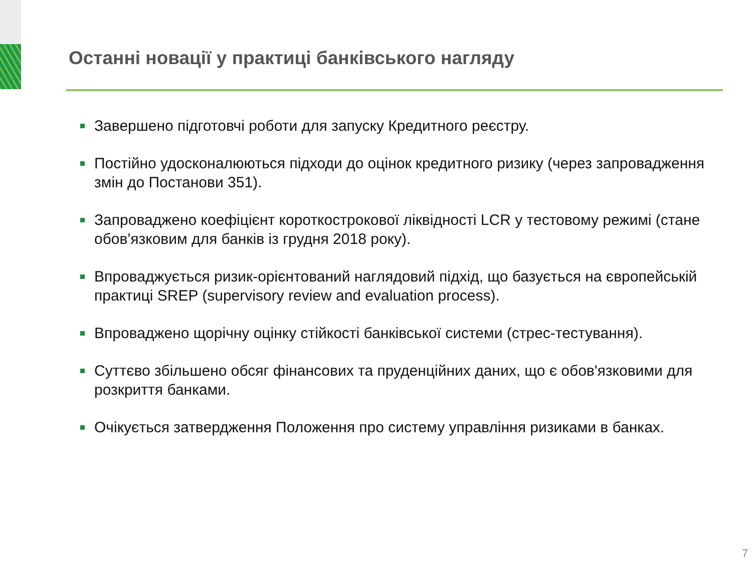Останні новації у практиці банківського нагляду
Завершено підготовчі роботи для запуску Кредитного реєстру.
Постійно удосконалюються підходи до оцінок кредитного ризику (через запровадження змін до Постанови 351).
Запроваджено коефіцієнт короткострокової ліквідності LCR у тестовому режимі (стане обов'язковим для банків із грудня 2018 року).
Впроваджується ризик-орієнтований наглядовий підхід, що базується на європейській практиці SREP (supervisory review and evaluation process).
Впроваджено щорічну оцінку стійкості банківської системи (стрес-тестування).
Суттєво збільшено обсяг фінансових та пруденційних даних, що є обов'язковими для розкриття банками.
Очікується затвердження Положення про систему управління ризиками в банках.
7